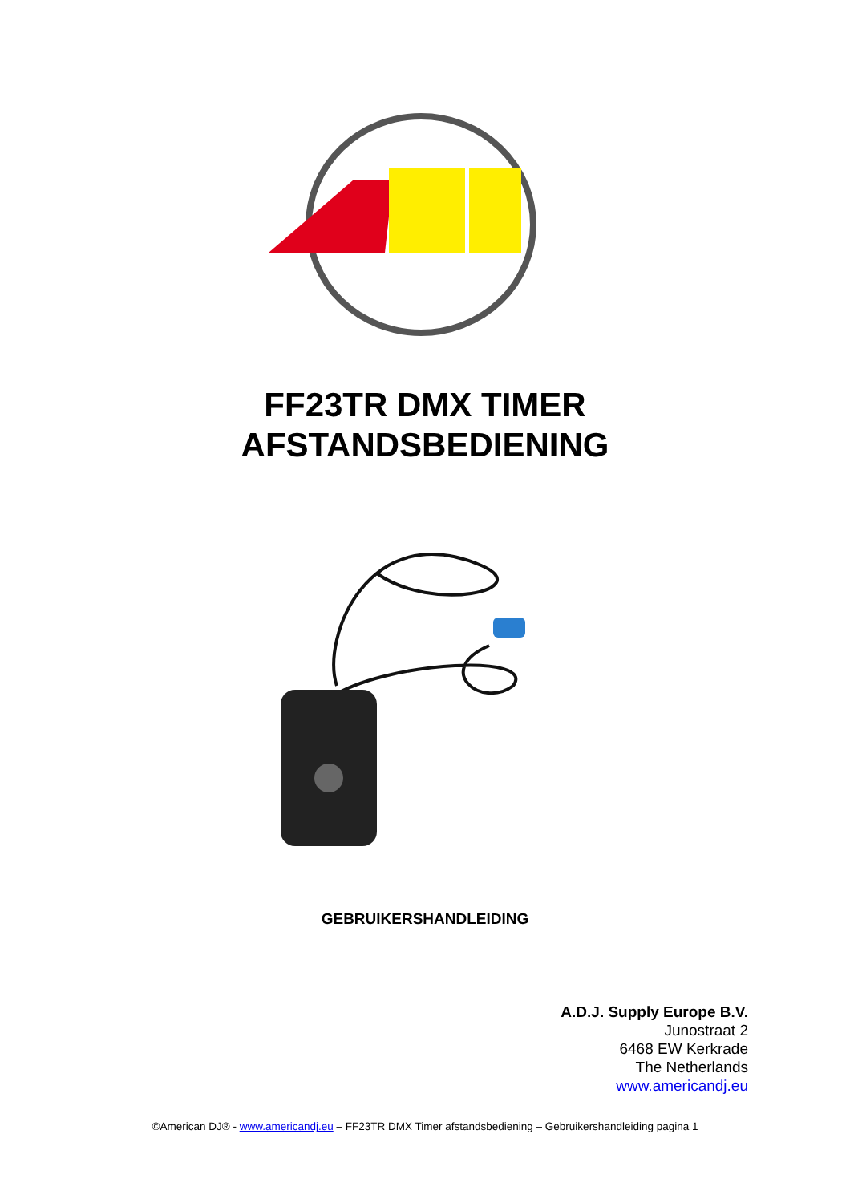FF23TR DMX TIMER
AFSTANDSBEDIENING
GEBRUIKERSHANDLEIDING
A.D.J. Supply Europe B.V.
Junostraat 2
6468 EW Kerkrade
The Netherlands
www.americandj.eu
©American DJ® - www.americandj.eu – FF23TR DMX Timer afstandsbediening – Gebruikershandleiding pagina 1